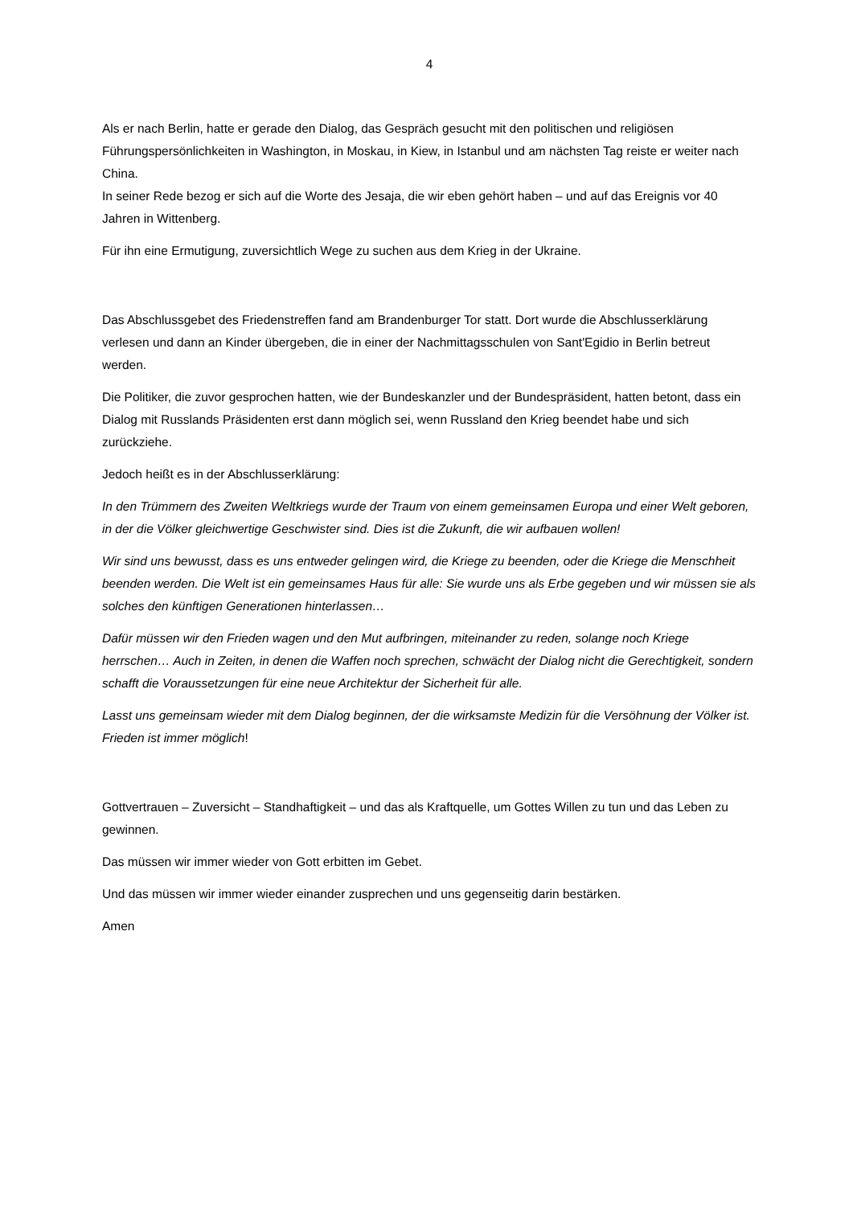4
Als er nach Berlin, hatte er gerade den Dialog, das Gespräch gesucht mit den politischen und religiösen Führungspersönlichkeiten in Washington, in Moskau, in Kiew, in Istanbul und am nächsten Tag reiste er weiter nach China.
In seiner Rede bezog er sich auf die Worte des Jesaja, die wir eben gehört haben – und auf das Ereignis vor 40 Jahren in Wittenberg.
Für ihn eine Ermutigung, zuversichtlich Wege zu suchen aus dem Krieg in der Ukraine.
Das Abschlussgebet des Friedenstreffen fand am Brandenburger Tor statt. Dort wurde die Abschlusserklärung verlesen und dann an Kinder übergeben, die in einer der Nachmittagsschulen von Sant'Egidio in Berlin betreut werden.
Die Politiker, die zuvor gesprochen hatten, wie der Bundeskanzler und der Bundespräsident, hatten betont, dass ein Dialog mit Russlands Präsidenten erst dann möglich sei, wenn Russland den Krieg beendet habe und sich zurückziehe.
Jedoch heißt es in der Abschlusserklärung:
In den Trümmern des Zweiten Weltkriegs wurde der Traum von einem gemeinsamen Europa und einer Welt geboren, in der die Völker gleichwertige Geschwister sind. Dies ist die Zukunft, die wir aufbauen wollen!
Wir sind uns bewusst, dass es uns entweder gelingen wird, die Kriege zu beenden, oder die Kriege die Menschheit beenden werden. Die Welt ist ein gemeinsames Haus für alle: Sie wurde uns als Erbe gegeben und wir müssen sie als solches den künftigen Generationen hinterlassen…
Dafür müssen wir den Frieden wagen und den Mut aufbringen, miteinander zu reden, solange noch Kriege herrschen… Auch in Zeiten, in denen die Waffen noch sprechen, schwächt der Dialog nicht die Gerechtigkeit, sondern schafft die Voraussetzungen für eine neue Architektur der Sicherheit für alle.
Lasst uns gemeinsam wieder mit dem Dialog beginnen, der die wirksamste Medizin für die Versöhnung der Völker ist. Frieden ist immer möglich!
Gottvertrauen – Zuversicht – Standhaftigkeit – und das als Kraftquelle, um Gottes Willen zu tun und das Leben zu gewinnen.
Das müssen wir immer wieder von Gott erbitten im Gebet.
Und das müssen wir immer wieder einander zusprechen und uns gegenseitig darin bestärken.
Amen